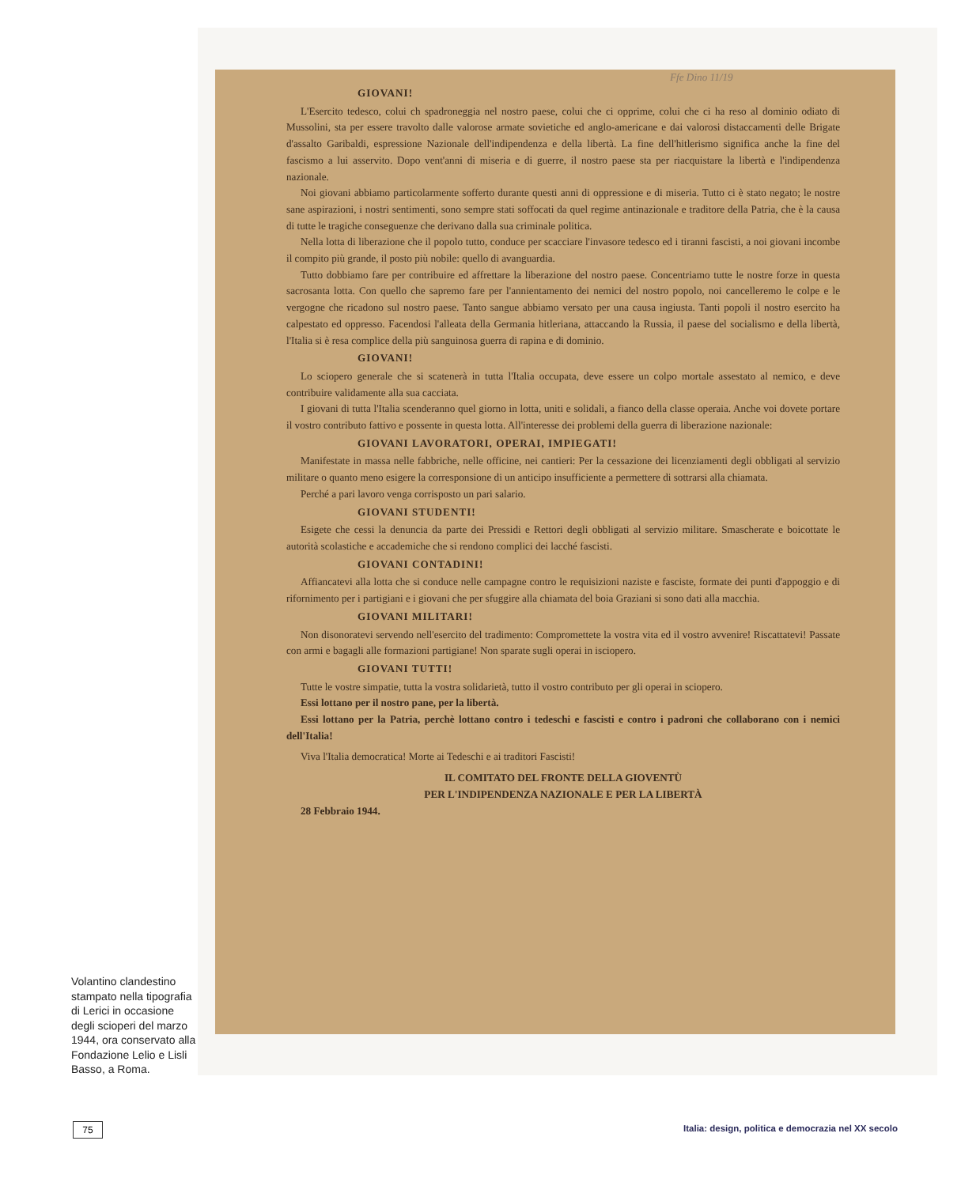Ffe Dino 11/19
GIOVANI!
L'Esercito tedesco, colui ch spadroneggia nel nostro paese, colui che ci opprime, colui che ci ha reso al dominio odiato di Mussolini, sta per essere travolto dalle valorose armate sovietiche ed anglo-americane e dai valorosi distaccamenti delle Brigate d'assalto Garibaldi, espressione Nazionale dell'indipendenza e della libertà. La fine dell'hitlerismo significa anche la fine del fascismo a lui asservito. Dopo vent'anni di miseria e di guerre, il nostro paese sta per riacquistare la libertà e l'indipendenza nazionale.
Noi giovani abbiamo particolarmente sofferto durante questi anni di oppressione e di miseria. Tutto ci è stato negato; le nostre sane aspirazioni, i nostri sentimenti, sono sempre stati soffocati da quel regime antinazionale e traditore della Patria, che è la causa di tutte le tragiche conseguenze che derivano dalla sua criminale politica.
Nella lotta di liberazione che il popolo tutto, conduce per scacciare l'invasore tedesco ed i tiranni fascisti, a noi giovani incombe il compito più grande, il posto più nobile: quello di avanguardia.
Tutto dobbiamo fare per contribuire ed affrettare la liberazione del nostro paese. Concentriamo tutte le nostre forze in questa sacrosanta lotta. Con quello che sapremo fare per l'annientamento dei nemici del nostro popolo, noi cancelleremo le colpe e le vergogne che ricadono sul nostro paese. Tanto sangue abbiamo versato per una causa ingiusta. Tanti popoli il nostro esercito ha calpestato ed oppresso. Facendosi l'alleata della Germania hitleriana, attaccando la Russia, il paese del socialismo e della libertà, l'Italia si è resa complice della più sanguinosa guerra di rapina e di dominio.
GIOVANI!
Lo sciopero generale che si scatenerà in tutta l'Italia occupata, deve essere un colpo mortale assestato al nemico, e deve contribuire validamente alla sua cacciata.
I giovani di tutta l'Italia scenderanno quel giorno in lotta, uniti e solidali, a fianco della classe operaia. Anche voi dovete portare il vostro contributo fattivo e possente in questa lotta. All'interesse dei problemi della guerra di liberazione nazionale:
GIOVANI LAVORATORI, OPERAI, IMPIEGATI!
Manifestate in massa nelle fabbriche, nelle officine, nei cantieri: Per la cessazione dei licenziamenti degli obbligati al servizio militare o quanto meno esigere la corresponsione di un anticipo insufficiente a permettere di sottrarsi alla chiamata.
Perché a pari lavoro venga corrisposto un pari salario.
GIOVANI STUDENTI!
Esigete che cessi la denuncia da parte dei Pressidi e Rettori degli obbligati al servizio militare. Smascherate e boicottate le autorità scolastiche e accademiche che si rendono complici dei lacché fascisti.
GIOVANI CONTADINI!
Affiancatevi alla lotta che si conduce nelle campagne contro le requisizioni naziste e fasciste, formate dei punti d'appoggio e di rifornimento per i partigiani e i giovani che per sfuggire alla chiamata del boia Graziani si sono dati alla macchia.
GIOVANI MILITARI!
Non disonoratevi servendo nell'esercito del tradimento: Compromettete la vostra vita ed il vostro avvenire! Riscattatevi! Passate con armi e bagagli alle formazioni partigiane! Non sparate sugli operai in isciopero.
GIOVANI TUTTI!
Tutte le vostre simpatie, tutta la vostra solidarietà, tutto il vostro contributo per gli operai in sciopero.
Essi lottano per il nostro pane, per la libertà.
Essi lottano per la Patria, perchè lottano contro i tedeschi e fascisti e contro i padroni che collaborano con i nemici dell'Italia!
Viva l'Italia democratica! Morte ai Tedeschi e ai traditori Fascisti!
IL COMITATO DEL FRONTE DELLA GIOVENTÙ
PER L'INDIPENDENZA NAZIONALE E PER LA LIBERTÀ
28 Febbraio 1944.
Volantino clandestino stampato nella tipografia di Lerici in occasione degli scioperi del marzo 1944, ora conservato alla Fondazione Lelio e Lisli Basso, a Roma.
75
Italia: design, politica e democrazia nel XX secolo